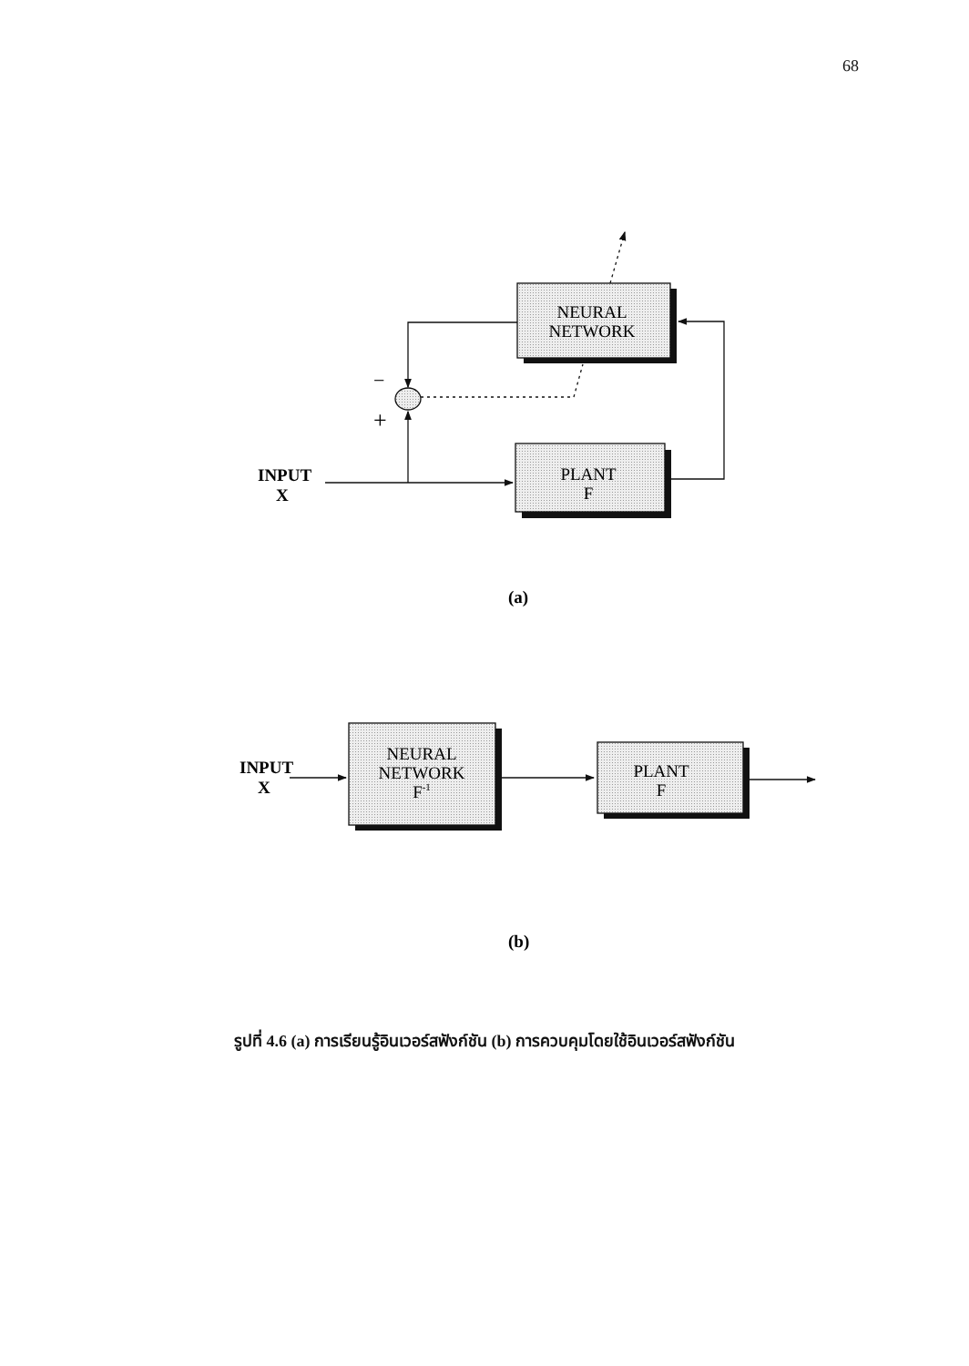68
NEURAL
NETWORK
PLANT
F
NEURAL
NETWORK
F-1
PLANT
F
INPUT
X
INPUT
X
−
+
(a)
(b)
รูปที่ 4.6 (a) การเรียนรู้อินเวอร์สฟังก์ชัน (b) การควบคุมโดยใช้อินเวอร์สฟังก์ชัน